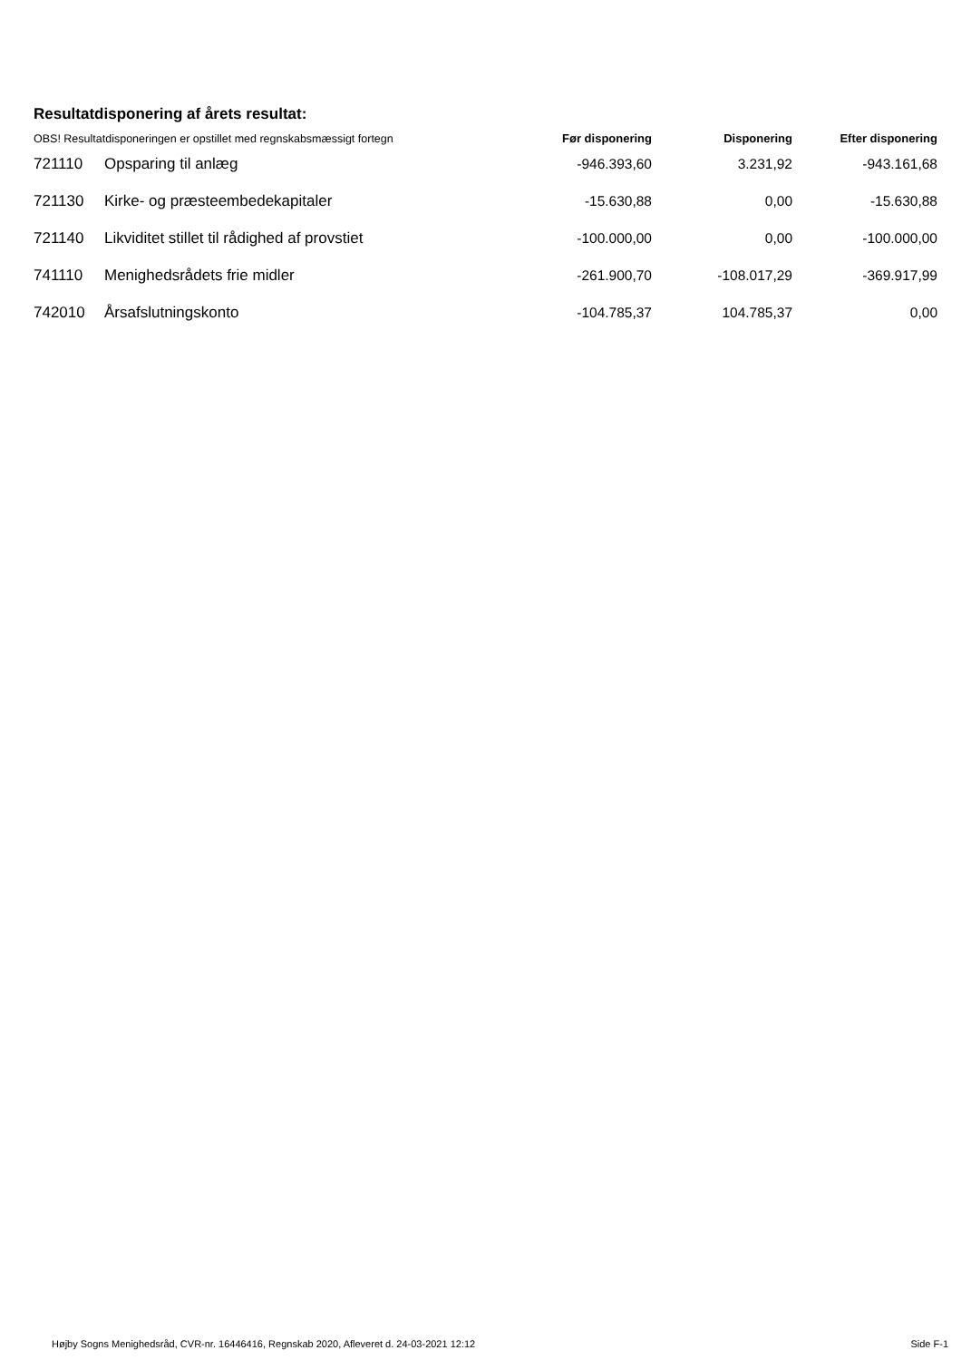Resultatdisponering af årets resultat:
| OBS! Resultatdisponeringen er opstillet med regnskabsmæssigt fortegn | | Før disponering | Disponering | Efter disponering |
| --- | --- | --- | --- | --- |
| 721110 | Opsparing til anlæg | -946.393,60 | 3.231,92 | -943.161,68 |
| 721130 | Kirke- og præsteembedekapitaler | -15.630,88 | 0,00 | -15.630,88 |
| 721140 | Likviditet stillet til rådighed af provstiet | -100.000,00 | 0,00 | -100.000,00 |
| 741110 | Menighedsrådets frie midler | -261.900,70 | -108.017,29 | -369.917,99 |
| 742010 | Årsafslutningskonto | -104.785,37 | 104.785,37 | 0,00 |
Højby Sogns Menighedsråd, CVR-nr. 16446416, Regnskab 2020, Afleveret d. 24-03-2021 12:12 Side F-1